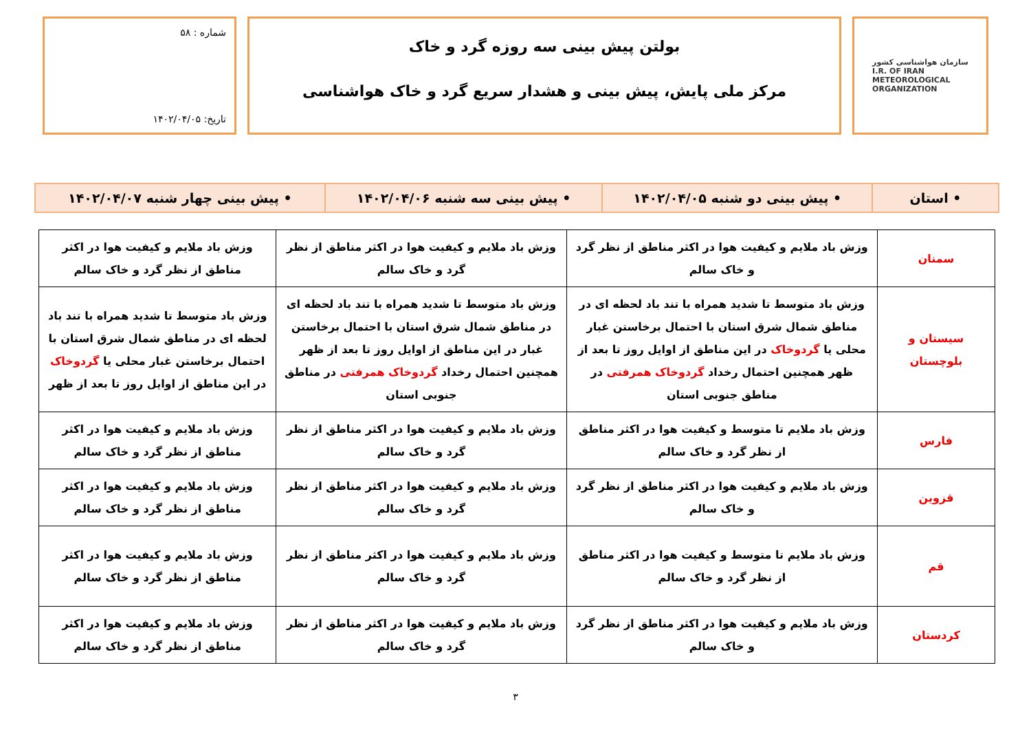سازمان هواشناسی کشور
I.R. OF IRAN
METEOROLOGICAL
ORGANIZATION
بولتن پیش بینی سه روزه گرد و خاک
مرکز ملی پایش، پیش بینی و هشدار سریع گرد و خاک هواشناسی
شماره : ۵۸
تاریخ: ۱۴۰۲/۰۴/۰۵
| • استان | • پیش بینی دو شنبه ۱۴۰۲/۰۴/۰۵ | • پیش بینی سه شنبه ۱۴۰۲/۰۴/۰۶ | • پیش بینی چهار شنبه ۱۴۰۲/۰۴/۰۷ |
| سمنان | وزش باد ملایم و کیفیت هوا در اکثر مناطق از نظر گرد و خاک سالم | وزش باد ملایم و کیفیت هوا در اکثر مناطق از نظر گرد و خاک سالم | وزش باد ملایم و کیفیت هوا در اکثر مناطق از نظر گرد و خاک سالم |
| سیستان و بلوچستان | وزش باد متوسط تا شدید همراه با تند باد لحظه ای در مناطق شمال شرق استان با احتمال برخاستن غبار محلی یا گردوخاک در این مناطق از اوایل روز تا بعد از ظهر همچنین احتمال رخداد گردوخاک همرفتی در مناطق جنوبی استان | وزش باد متوسط تا شدید همراه با تند باد لحظه ای در مناطق شمال شرق استان با احتمال برخاستن غبار در این مناطق از اوایل روز تا بعد از ظهر همچنین احتمال رخداد گردوخاک همرفتی در مناطق جنوبی استان | وزش باد متوسط تا شدید همراه با تند باد لحظه ای در مناطق شمال شرق استان با احتمال برخاستن غبار محلی یا گردوخاک در این مناطق از اوایل روز تا بعد از ظهر |
| فارس | وزش باد ملایم تا متوسط و کیفیت هوا در اکثر مناطق از نظر گرد و خاک سالم | وزش باد ملایم و کیفیت هوا در اکثر مناطق از نظر گرد و خاک سالم | وزش باد ملایم و کیفیت هوا در اکثر مناطق از نظر گرد و خاک سالم |
| قزوین | وزش باد ملایم و کیفیت هوا در اکثر مناطق از نظر گرد و خاک سالم | وزش باد ملایم و کیفیت هوا در اکثر مناطق از نظر گرد و خاک سالم | وزش باد ملایم و کیفیت هوا در اکثر مناطق از نظر گرد و خاک سالم |
| قم | وزش باد ملایم تا متوسط و کیفیت هوا در اکثر مناطق از نظر گرد و خاک سالم | وزش باد ملایم و کیفیت هوا در اکثر مناطق از نظر گرد و خاک سالم | وزش باد ملایم و کیفیت هوا در اکثر مناطق از نظر گرد و خاک سالم |
| کردستان | وزش باد ملایم و کیفیت هوا در اکثر مناطق از نظر گرد و خاک سالم | وزش باد ملایم و کیفیت هوا در اکثر مناطق از نظر گرد و خاک سالم | وزش باد ملایم و کیفیت هوا در اکثر مناطق از نظر گرد و خاک سالم |
۳